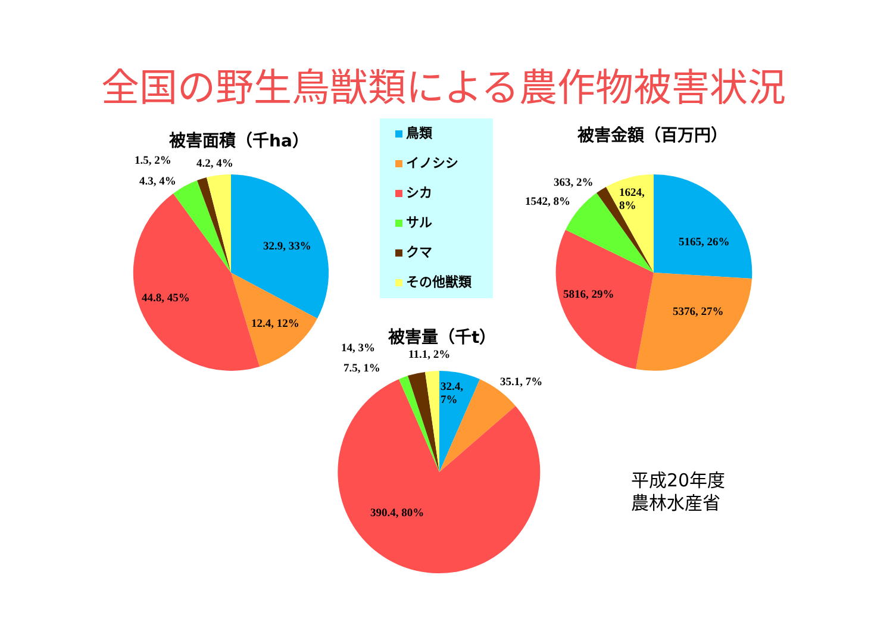全国の野生鳥獣類による農作物被害状況
被害面積（千ha）
1.5, 2% 4.2, 4%
4.3, 4%
32.9, 33%
44.8, 45%
12.4, 12%
鳥類
イノシシ
シカ
サル
クマ
その他獣類
被害金額（百万円）
363, 2%
1624,
8%
1542, 8%
5165, 26%
5816, 29%
5376, 27%
被害量（千t）
14, 3% 11.1, 2%
7.5, 1%
32.4,
7%
35.1, 7%
390.4, 80%
平成20年度
農林水産省